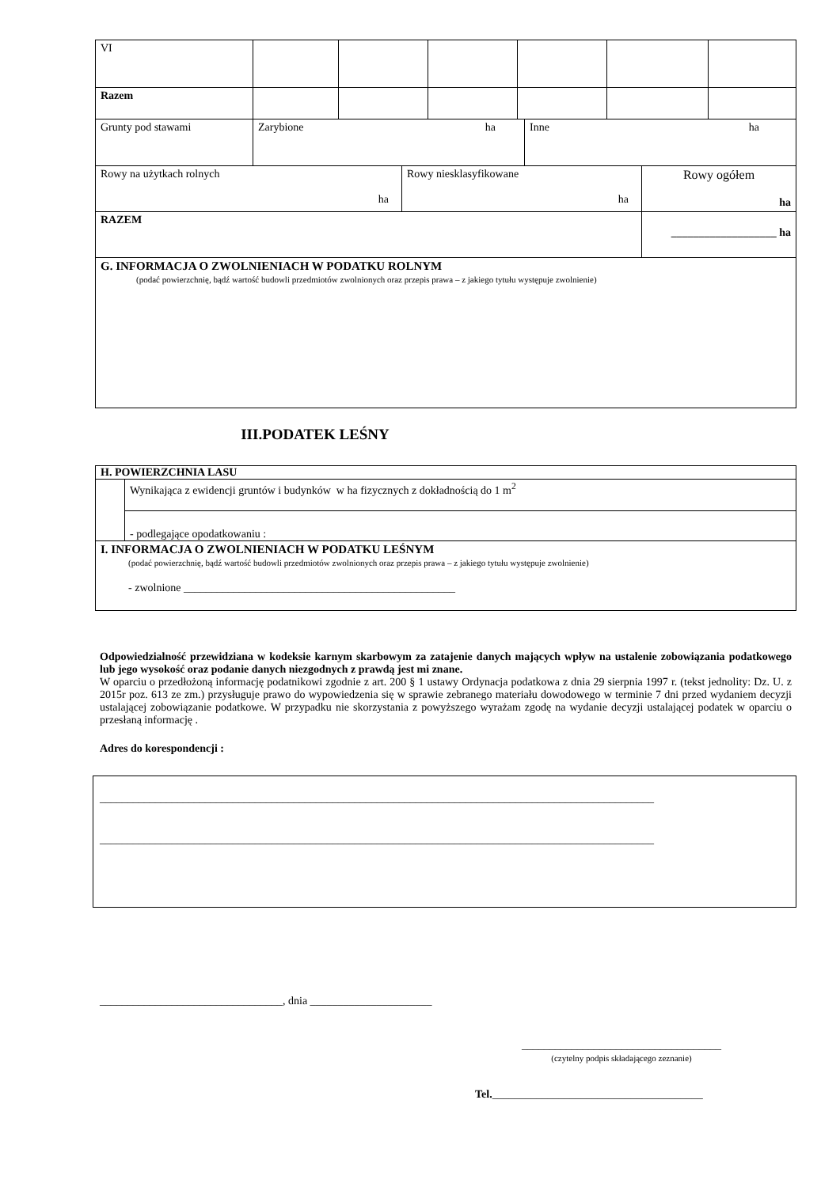| VI | | | | | | |
| Razem | | | | | | |
| Grunty pod stawami | Zarybione ha | Inne ha |
| Rowy na użytkach rolnych ha | Rowy niesklasyfikowane ha | Rowy ogółem ha |
| RAZEM | | ___________________ ha |
| G. INFORMACJA O ZWOLNIENIACH W PODATKU ROLNYM (podać powierzchnię, bądź wartość budowli przedmiotów zwolnionych oraz przepis prawa – z jakiego tytułu występuje zwolnienie) | | |
III.PODATEK LEŚNY
| H. POWIERZCHNIA LASU | |
| | Wynikająca z ewidencji gruntów i budynków w ha fizycznych z dokładnością do 1 m<sup>2</sup> |
| | - podlegające opodatkowaniu : |
| I. INFORMACJA O ZWOLNIENIACH W PODATKU LEŚNYM (podać powierzchnię, bądź wartość budowli przedmiotów zwolnionych oraz przepis prawa – z jakiego tytułu występuje zwolnienie) - zwolnione _________________________________________________ | |
Odpowiedzialność przewidziana w kodeksie karnym skarbowym za zatajenie danych mających wpływ na ustalenie zobowiązania podatkowego lub jego wysokość oraz podanie danych niezgodnych z prawdą jest mi znane.
W oparciu o przedłożoną informację podatnikowi zgodnie z art. 200 § 1 ustawy Ordynacja podatkowa z dnia 29 sierpnia 1997 r. (tekst jednolity: Dz. U. z 2015r poz. 613 ze zm.) przysługuje prawo do wypowiedzenia się w sprawie zebranego materiału dowodowego w terminie 7 dni przed wydaniem decyzji ustalającej zobowiązanie podatkowe. W przypadku nie skorzystania z powyższego wyrażam zgodę na wydanie decyzji ustalającej podatek w oparciu o przesłaną informację .
Adres do korespondencji :
____________________________________________________________________________________________________
____________________________________________________________________________________________________
_________________________________, dnia ______________________
____________________________________
(czytelny podpis składającego zeznanie)
Tel.______________________________________